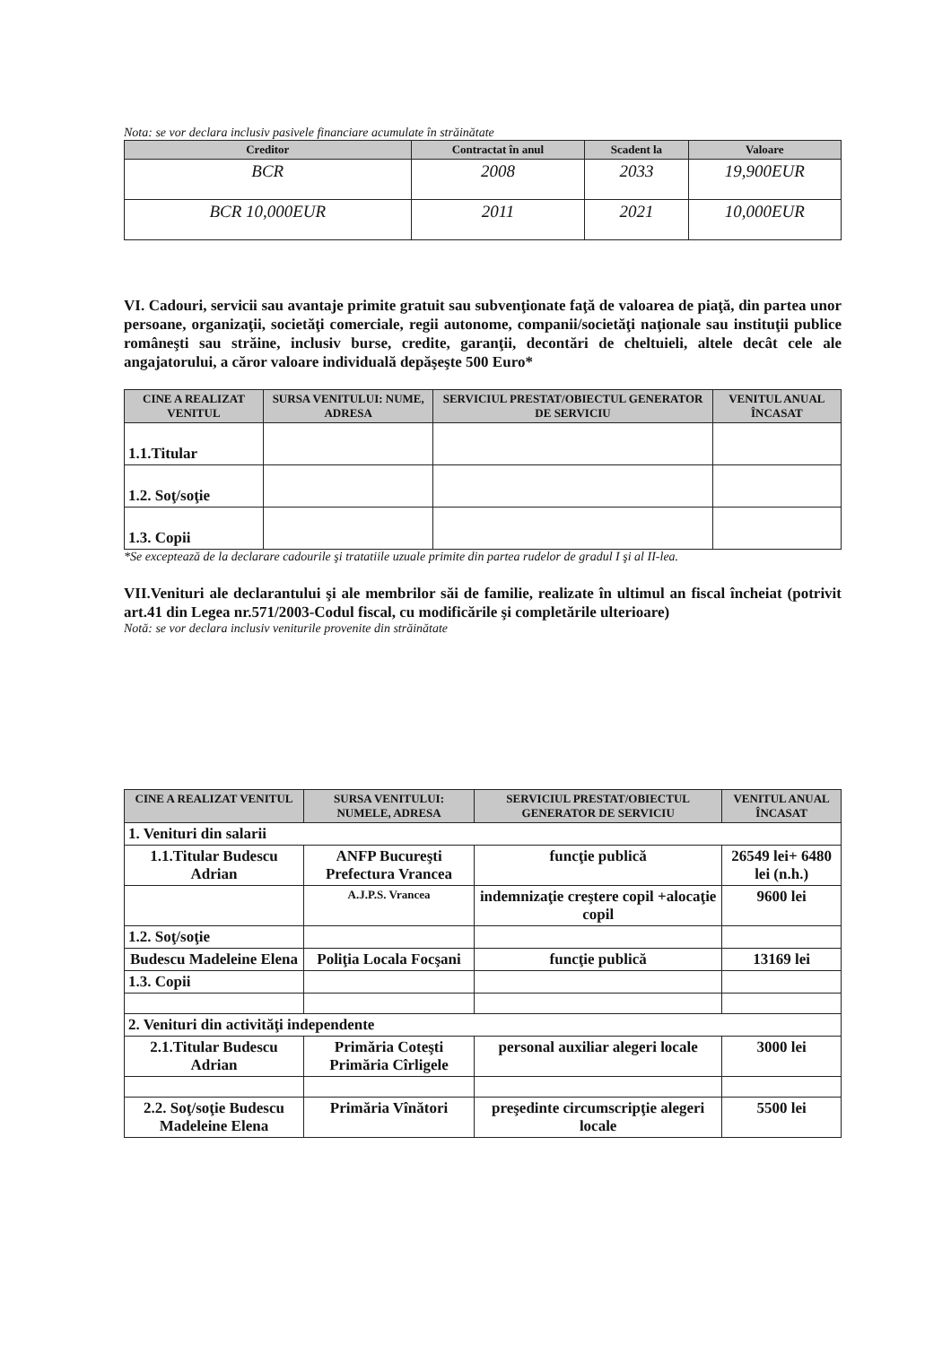Nota: se vor declara inclusiv pasivele financiare acumulate în străinătate
| Creditor | Contractat în anul | Scadent la | Valoare |
| --- | --- | --- | --- |
| BCR | 2008 | 2033 | 19,900EUR |
| BCR 10,000EUR | 2011 | 2021 | 10,000EUR |
VI. Cadouri, servicii sau avantaje primite gratuit sau subvenţionate faţă de valoarea de piaţă, din partea unor persoane, organizaţii, societăţi comerciale, regii autonome, companii/societăţi naţionale sau instituţii publice româneşti sau străine, inclusiv burse, credite, garanţii, decontări de cheltuieli, altele decât cele ale angajatorului, a căror valoare individuală depăşeşte 500 Euro*
| CINE A REALIZAT VENITUL | SURSA VENITULUI: NUME, ADRESA | SERVICIUL PRESTAT/OBIECTUL GENERATOR DE SERVICIU | VENITUL ANUAL ÎNCASAT |
| --- | --- | --- | --- |
| 1.1.Titular | | | |
| 1.2. Soţ/soţie | | | |
| 1.3. Copii | | | |
*Se exceptează de la declarare cadourile şi tratatiile uzuale primite din partea rudelor de gradul I şi al II-lea.
VII.Venituri ale declarantului şi ale membrilor săi de familie, realizate în ultimul an fiscal încheiat (potrivit art.41 din Legea nr.571/2003-Codul fiscal, cu modificările şi completările ulterioare)
Notă: se vor declara inclusiv veniturile provenite din străinătate
| CINE A REALIZAT VENITUL | SURSA VENITULUI: NUMELE, ADRESA | SERVICIUL PRESTAT/OBIECTUL GENERATOR DE SERVICIU | VENITUL ANUAL ÎNCASAT |
| --- | --- | --- | --- |
| 1. Venituri din salarii | | | |
| 1.1.Titular Budescu Adrian | ANFP Bucureşti Prefectura Vrancea | funcţie publică | 26549 lei+ 6480 lei (n.h.) |
| | A.J.P.S. Vrancea | indemnizaţie creştere copil +alocaţie copil | 9600 lei |
| 1.2. Soţ/soţie | | | |
| Budescu Madeleine Elena | Poliţia Locala Focşani | funcţie publică | 13169 lei |
| 1.3. Copii | | | |
| 2. Venituri din activităţi independente | | | |
| 2.1.Titular Budescu Adrian | Primăria Coteşti Primăria Cîrligele | personal auxiliar alegeri locale | 3000 lei |
| 2.2. Soţ/soţie Budescu Madeleine Elena | Primăria Vînători | preşedinte circumscripţie alegeri locale | 5500 lei |